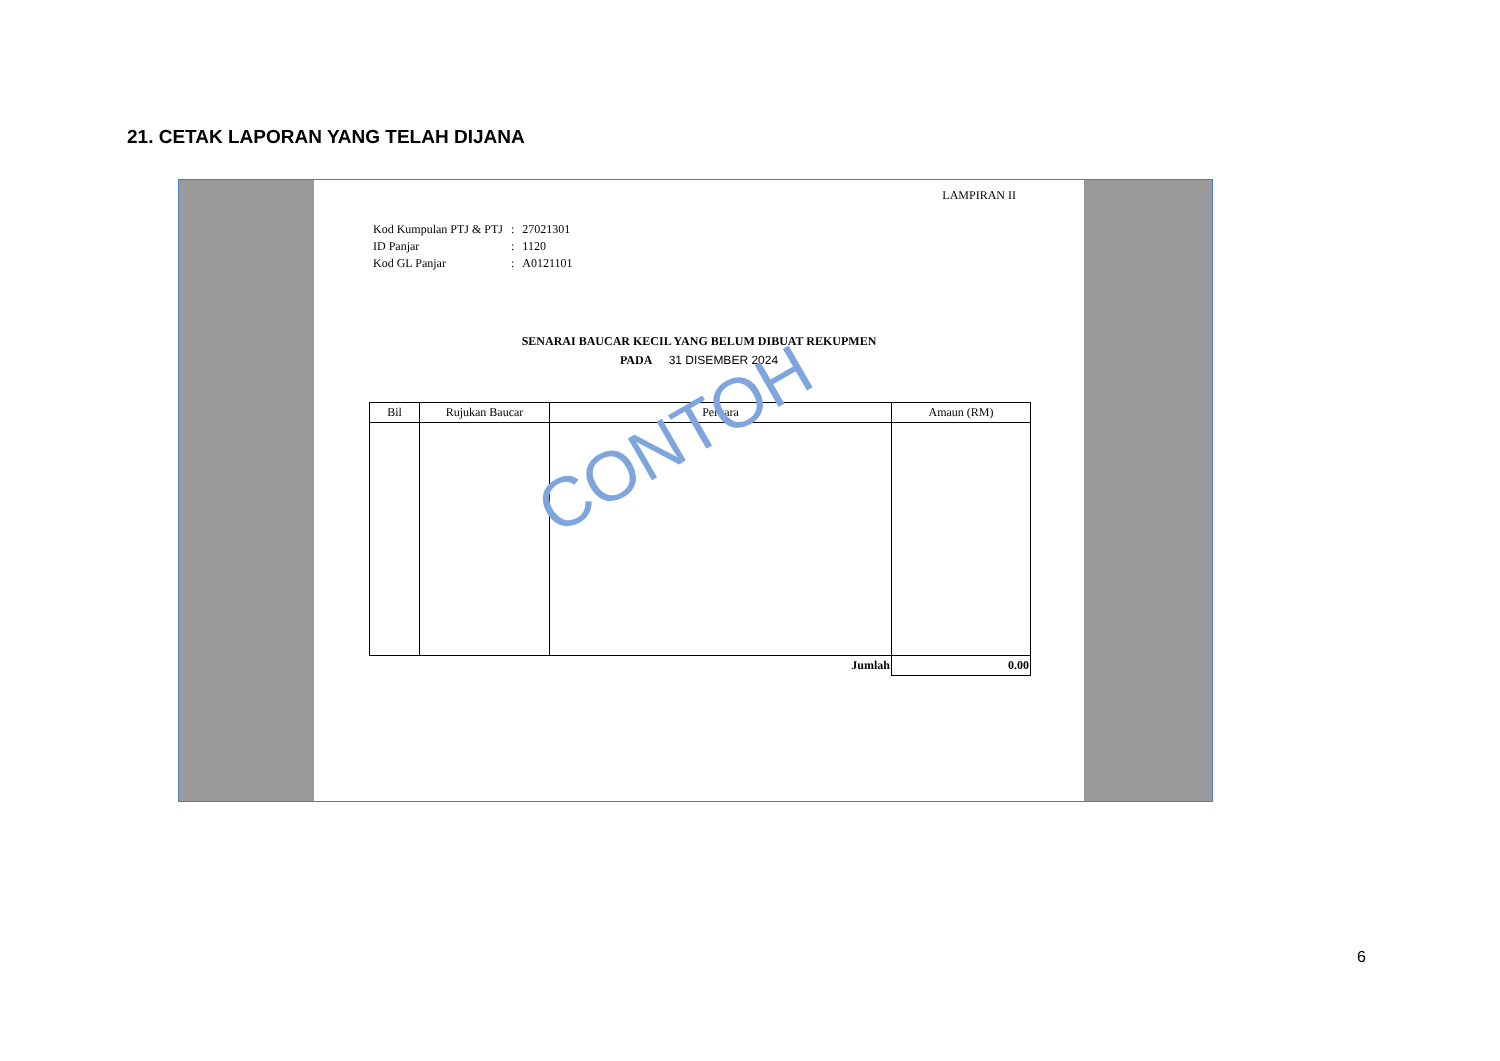21. CETAK LAPORAN YANG TELAH DIJANA
LAMPIRAN II
| Kod Kumpulan PTJ & PTJ | : | 27021301 |
| ID Panjar | : | 1120 |
| Kod GL Panjar | : | A0121101 |
SENARAI BAUCAR KECIL YANG BELUM DIBUAT REKUPMEN
PADA 31 DISEMBER 2024
| Bil | Rujukan Baucar | Perkara | Amaun (RM) |
| --- | --- | --- | --- |
| | | Jumlah | 0.00 |
CONTOH
6